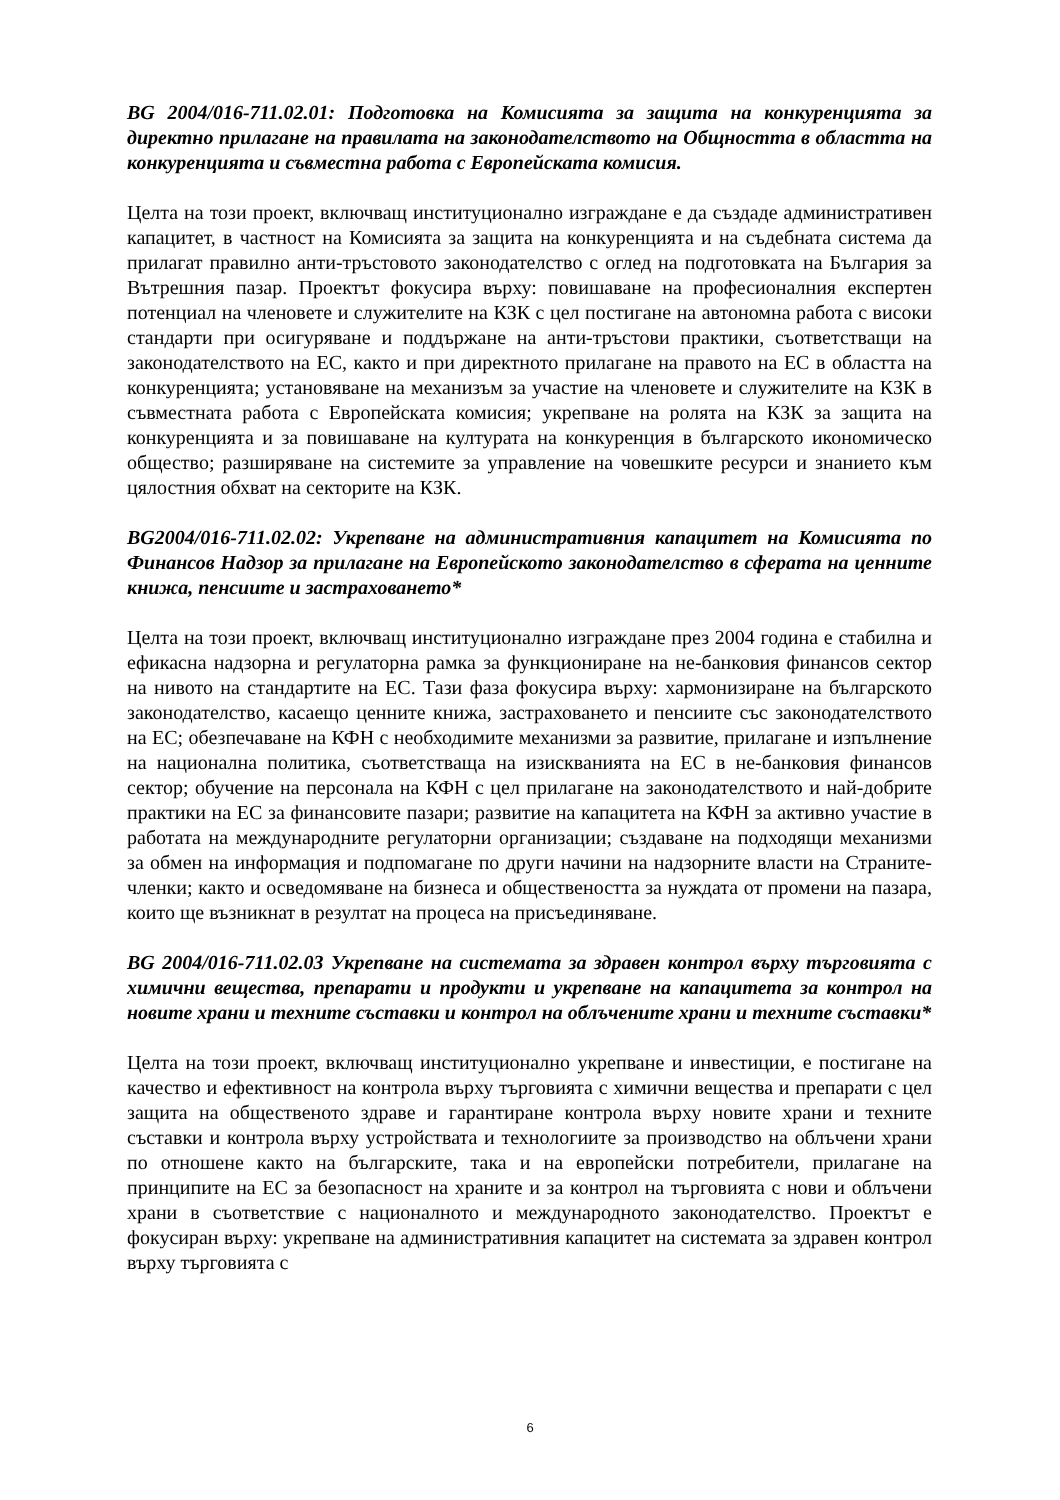BG 2004/016-711.02.01: Подготовка на Комисията за защита на конкуренцията за директно прилагане на правилата на законодателството на Общността в областта на конкуренцията и съвместна работа с Европейската комисия.
Целта на този проект, включващ институционално изграждане е да създаде административен капацитет, в частност на Комисията за защита на конкуренцията и на съдебната система да прилагат правилно анти-тръстовото законодателство с оглед на подготовката на България за Вътрешния пазар. Проектът фокусира върху: повишаване на професионалния експертен потенциал на членовете и служителите на КЗК с цел постигане на автономна работа с високи стандарти при осигуряване и поддържане на анти-тръстови практики, съответстващи на законодателството на ЕС, както и при директното прилагане на правото на ЕС в областта на конкуренцията; установяване на механизъм за участие на членовете и служителите на КЗК в съвместната работа с Европейската комисия; укрепване на ролята на КЗК за защита на конкуренцията и за повишаване на културата на конкуренция в българското икономическо общество; разширяване на системите за управление на човешките ресурси и знанието към цялостния обхват на секторите на КЗК.
BG2004/016-711.02.02: Укрепване на административния капацитет на Комисията по Финансов Надзор за прилагане на Европейското законодателство в сферата на ценните книжа, пенсиите и застраховането*
Целта на този проект, включващ институционално изграждане през 2004 година е стабилна и ефикасна надзорна и регулаторна рамка за функциониране на не-банковия финансов сектор на нивото на стандартите на ЕС. Тази фаза фокусира върху: хармонизиране на българското законодателство, касаещо ценните книжа, застраховането и пенсиите със законодателството на ЕС; обезпечаване на КФН с необходимите механизми за развитие, прилагане и изпълнение на национална политика, съответстваща на изискванията на ЕС в не-банковия финансов сектор; обучение на персонала на КФН с цел прилагане на законодателството и най-добрите практики на ЕС за финансовите пазари; развитие на капацитета на КФН за активно участие в работата на международните регулаторни организации; създаване на подходящи механизми за обмен на информация и подпомагане по други начини на надзорните власти на Страните-членки; както и осведомяване на бизнеса и обществеността за нуждата от промени на пазара, които ще възникнат в резултат на процеса на присъединяване.
BG 2004/016-711.02.03 Укрепване на системата за здравен контрол върху търговията с химични вещества, препарати и продукти и укрепване на капацитета за контрол на новите храни и техните съставки и контрол на облъчените храни и техните съставки*
Целта на този проект, включващ институционално укрепване и инвестиции, е постигане на качество и ефективност на контрола върху търговията с химични вещества и препарати с цел защита на общественото здраве и гарантиране контрола върху новите храни и техните съставки и контрола върху устройствата и технологиите за производство на облъчени храни по отношене както на българските, така и на европейски потребители, прилагане на принципите на ЕС за безопасност на храните и за контрол на търговията с нови и облъчени храни в съответствие с националното и международното законодателство. Проектът е фокусиран върху: укрепване на административния капацитет на системата за здравен контрол върху търговията с
6